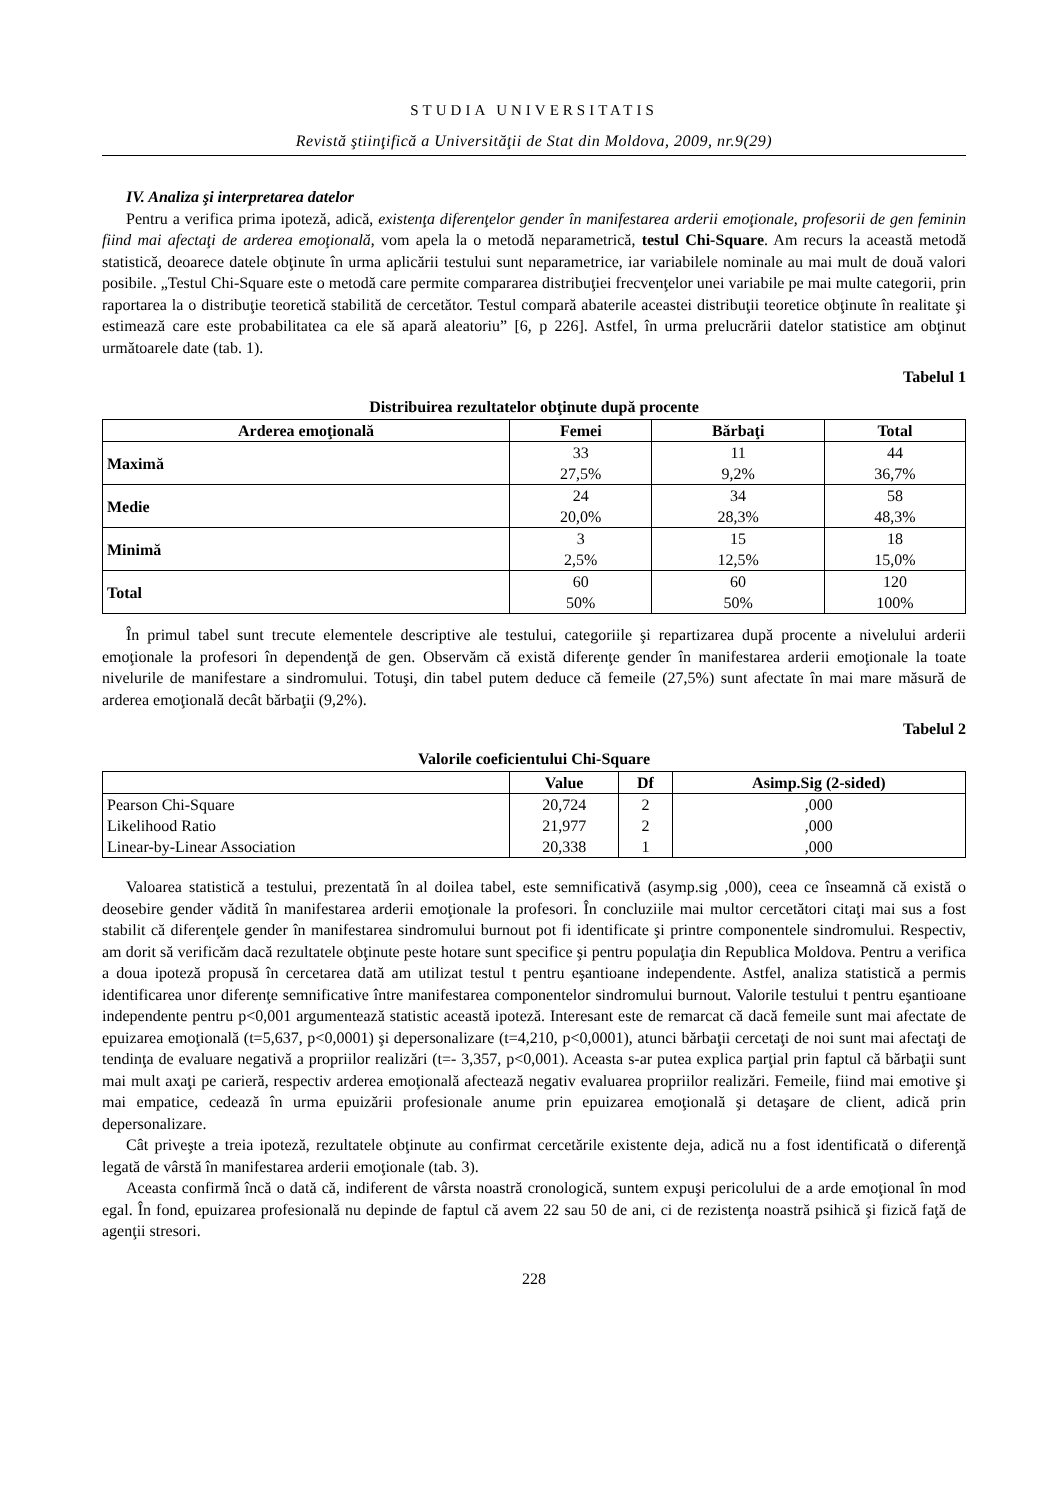STUDIA UNIVERSITATIS
Revistă ştiinţifică a Universităţii de Stat din Moldova, 2009, nr.9(29)
IV. Analiza şi interpretarea datelor
Pentru a verifica prima ipoteză, adică, existenţa diferenţelor gender în manifestarea arderii emoţionale, profesorii de gen feminin fiind mai afectaţi de arderea emoţională, vom apela la o metodă neparametrică, testul Chi-Square. Am recurs la această metodă statistică, deoarece datele obţinute în urma aplicării testului sunt neparametrice, iar variabilele nominale au mai mult de două valori posibile. „Testul Chi-Square este o metodă care permite compararea distribuţiei frecvenţelor unei variabile pe mai multe categorii, prin raportarea la o distribuţie teoretică stabilită de cercetător. Testul compară abaterile aceastei distribuţii teoretice obţinute în realitate şi estimează care este probabilitatea ca ele să apară aleatoriu” [6, p 226]. Astfel, în urma prelucrării datelor statistice am obţinut următoarele date (tab. 1).
Tabelul 1
Distribuirea rezultatelor obţinute după procente
| Arderea emoţională | Femei | Bărbaţi | Total |
| --- | --- | --- | --- |
| Maximă | 33 27,5% | 11 9,2% | 44 36,7% |
| Medie | 24 20,0% | 34 28,3% | 58 48,3% |
| Minimă | 3 2,5% | 15 12,5% | 18 15,0% |
| Total | 60 50% | 60 50% | 120 100% |
În primul tabel sunt trecute elementele descriptive ale testului, categoriile şi repartizarea după procente a nivelului arderii emoţionale la profesori în dependenţă de gen. Observăm că există diferenţe gender în manifestarea arderii emoţionale la toate nivelurile de manifestare a sindromului. Totuşi, din tabel putem deduce că femeile (27,5%) sunt afectate în mai mare măsură de arderea emoţională decât bărbaţii (9,2%).
Tabelul 2
Valorile coeficientului Chi-Square
| | Value | Df | Asimp.Sig (2-sided) |
| --- | --- | --- | --- |
| Pearson Chi-Square | 20,724 | 2 | ,000 |
| Likelihood Ratio | 21,977 | 2 | ,000 |
| Linear-by-Linear Association | 20,338 | 1 | ,000 |
Valoarea statistică a testului, prezentată în al doilea tabel, este semnificativă (asymp.sig ,000), ceea ce înseamnă că există o deosebire gender vădită în manifestarea arderii emoţionale la profesori. În concluziile mai multor cercetători citaţi mai sus a fost stabilit că diferenţele gender în manifestarea sindromului burnout pot fi identificate şi printre componentele sindromului. Respectiv, am dorit să verificăm dacă rezultatele obţinute peste hotare sunt specifice şi pentru populaţia din Republica Moldova. Pentru a verifica a doua ipoteză propusă în cercetarea dată am utilizat testul t pentru eşantioane independente. Astfel, analiza statistică a permis identificarea unor diferenţe semnificative între manifestarea componentelor sindromului burnout. Valorile testului t pentru eşantioane independente pentru p<0,001 argumentează statistic această ipoteză. Interesant este de remarcat că dacă femeile sunt mai afectate de epuizarea emoţională (t=5,637, p<0,0001) şi depersonalizare (t=4,210, p<0,0001), atunci bărbaţii cercetaţi de noi sunt mai afectaţi de tendinţa de evaluare negativă a propriilor realizări (t=- 3,357, p<0,001). Aceasta s-ar putea explica parţial prin faptul că bărbaţii sunt mai mult axaţi pe carieră, respectiv arderea emoţională afectează negativ evaluarea propriilor realizări. Femeile, fiind mai emotive şi mai empatice, cedează în urma epuizării profesionale anume prin epuizarea emoţională şi detaşare de client, adică prin depersonalizare.
Cât priveşte a treia ipoteză, rezultatele obţinute au confirmat cercetările existente deja, adică nu a fost identificată o diferenţă legată de vârstă în manifestarea arderii emoţionale (tab. 3).
Aceasta confirmă încă o dată că, indiferent de vârsta noastră cronologică, suntem expuşi pericolului de a arde emoţional în mod egal. În fond, epuizarea profesională nu depinde de faptul că avem 22 sau 50 de ani, ci de rezistenţa noastră psihică şi fizică faţă de agenţii stresori.
228